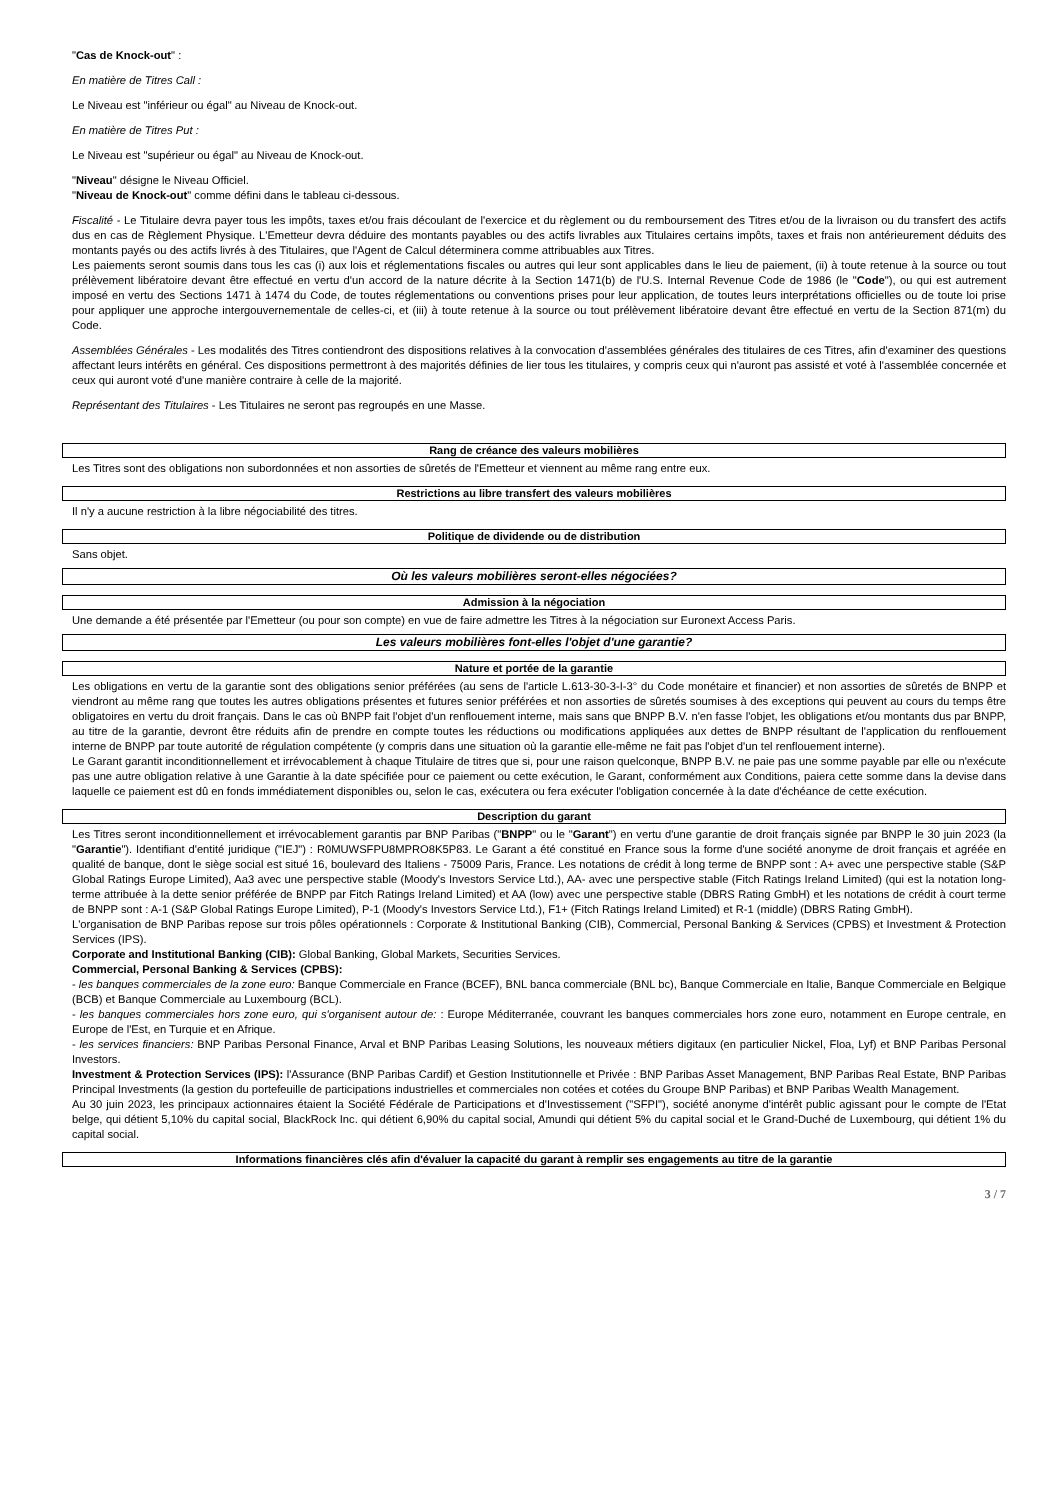"Cas de Knock-out" :
En matière de Titres Call :
Le Niveau est "inférieur ou égal" au Niveau de Knock-out.
En matière de Titres Put :
Le Niveau est "supérieur ou égal" au Niveau de Knock-out.
"Niveau" désigne le Niveau Officiel.
"Niveau de Knock-out" comme défini dans le tableau ci-dessous.
Fiscalité - Le Titulaire devra payer tous les impôts, taxes et/ou frais découlant de l'exercice et du règlement ou du remboursement des Titres et/ou de la livraison ou du transfert des actifs dus en cas de Règlement Physique. L'Emetteur devra déduire des montants payables ou des actifs livrables aux Titulaires certains impôts, taxes et frais non antérieurement déduits des montants payés ou des actifs livrés à des Titulaires, que l'Agent de Calcul déterminera comme attribuables aux Titres.
Les paiements seront soumis dans tous les cas (i) aux lois et réglementations fiscales ou autres qui leur sont applicables dans le lieu de paiement, (ii) à toute retenue à la source ou tout prélèvement libératoire devant être effectué en vertu d'un accord de la nature décrite à la Section 1471(b) de l'U.S. Internal Revenue Code de 1986 (le "Code"), ou qui est autrement imposé en vertu des Sections 1471 à 1474 du Code, de toutes réglementations ou conventions prises pour leur application, de toutes leurs interprétations officielles ou de toute loi prise pour appliquer une approche intergouvernementale de celles-ci, et (iii) à toute retenue à la source ou tout prélèvement libératoire devant être effectué en vertu de la Section 871(m) du Code.
Assemblées Générales - Les modalités des Titres contiendront des dispositions relatives à la convocation d'assemblées générales des titulaires de ces Titres, afin d'examiner des questions affectant leurs intérêts en général. Ces dispositions permettront à des majorités définies de lier tous les titulaires, y compris ceux qui n'auront pas assisté et voté à l'assemblée concernée et ceux qui auront voté d'une manière contraire à celle de la majorité.
Représentant des Titulaires - Les Titulaires ne seront pas regroupés en une Masse.
Rang de créance des valeurs mobilières
Les Titres sont des obligations non subordonnées et non assorties de sûretés de l'Emetteur et viennent au même rang entre eux.
Restrictions au libre transfert des valeurs mobilières
Il n'y a aucune restriction à la libre négociabilité des titres.
Politique de dividende ou de distribution
Sans objet.
Où les valeurs mobilières seront-elles négociées?
Admission à la négociation
Une demande a été présentée par l'Emetteur (ou pour son compte) en vue de faire admettre les Titres à la négociation sur Euronext Access Paris.
Les valeurs mobilières font-elles l'objet d'une garantie?
Nature et portée de la garantie
Les obligations en vertu de la garantie sont des obligations senior préférées (au sens de l'article L.613-30-3-I-3° du Code monétaire et financier) et non assorties de sûretés de BNPP et viendront au même rang que toutes les autres obligations présentes et futures senior préférées et non assorties de sûretés soumises à des exceptions qui peuvent au cours du temps être obligatoires en vertu du droit français. Dans le cas où BNPP fait l'objet d'un renflouement interne, mais sans que BNPP B.V. n'en fasse l'objet, les obligations et/ou montants dus par BNPP, au titre de la garantie, devront être réduits afin de prendre en compte toutes les réductions ou modifications appliquées aux dettes de BNPP résultant de l'application du renflouement interne de BNPP par toute autorité de régulation compétente (y compris dans une situation où la garantie elle-même ne fait pas l'objet d'un tel renflouement interne).
Le Garant garantit inconditionnellement et irrévocablement à chaque Titulaire de titres que si, pour une raison quelconque, BNPP B.V. ne paie pas une somme payable par elle ou n'exécute pas une autre obligation relative à une Garantie à la date spécifiée pour ce paiement ou cette exécution, le Garant, conformément aux Conditions, paiera cette somme dans la devise dans laquelle ce paiement est dû en fonds immédiatement disponibles ou, selon le cas, exécutera ou fera exécuter l'obligation concernée à la date d'échéance de cette exécution.
Description du garant
Les Titres seront inconditionnellement et irrévocablement garantis par BNP Paribas ("BNPP" ou le "Garant") en vertu d'une garantie de droit français signée par BNPP le 30 juin 2023 (la "Garantie"). Identifiant d'entité juridique ("IEJ") : R0MUWSFPU8MPRO8K5P83. Le Garant a été constitué en France sous la forme d'une société anonyme de droit français et agréée en qualité de banque, dont le siège social est situé 16, boulevard des Italiens - 75009 Paris, France. Les notations de crédit à long terme de BNPP sont : A+ avec une perspective stable (S&P Global Ratings Europe Limited), Aa3 avec une perspective stable (Moody's Investors Service Ltd.), AA- avec une perspective stable (Fitch Ratings Ireland Limited) (qui est la notation long-terme attribuée à la dette senior préférée de BNPP par Fitch Ratings Ireland Limited) et AA (low) avec une perspective stable (DBRS Rating GmbH) et les notations de crédit à court terme de BNPP sont : A-1 (S&P Global Ratings Europe Limited), P-1 (Moody's Investors Service Ltd.), F1+ (Fitch Ratings Ireland Limited) et R-1 (middle) (DBRS Rating GmbH).
L'organisation de BNP Paribas repose sur trois pôles opérationnels : Corporate & Institutional Banking (CIB), Commercial, Personal Banking & Services (CPBS) et Investment & Protection Services (IPS).
Corporate and Institutional Banking (CIB): Global Banking, Global Markets, Securities Services.
Commercial, Personal Banking & Services (CPBS):
- les banques commerciales de la zone euro: Banque Commerciale en France (BCEF), BNL banca commerciale (BNL bc), Banque Commerciale en Italie, Banque Commerciale en Belgique (BCB) et Banque Commerciale au Luxembourg (BCL).
- les banques commerciales hors zone euro, qui s'organisent autour de: : Europe Méditerranée, couvrant les banques commerciales hors zone euro, notamment en Europe centrale, en Europe de l'Est, en Turquie et en Afrique.
- les services financiers: BNP Paribas Personal Finance, Arval et BNP Paribas Leasing Solutions, les nouveaux métiers digitaux (en particulier Nickel, Floa, Lyf) et BNP Paribas Personal Investors.
Investment & Protection Services (IPS): l'Assurance (BNP Paribas Cardif) et Gestion Institutionnelle et Privée : BNP Paribas Asset Management, BNP Paribas Real Estate, BNP Paribas Principal Investments (la gestion du portefeuille de participations industrielles et commerciales non cotées et cotées du Groupe BNP Paribas) et BNP Paribas Wealth Management.
Au 30 juin 2023, les principaux actionnaires étaient la Société Fédérale de Participations et d'Investissement ("SFPI"), société anonyme d'intérêt public agissant pour le compte de l'Etat belge, qui détient 5,10% du capital social, BlackRock Inc. qui détient 6,90% du capital social, Amundi qui détient 5% du capital social et le Grand-Duché de Luxembourg, qui détient 1% du capital social.
Informations financières clés afin d'évaluer la capacité du garant à remplir ses engagements au titre de la garantie
3 / 7